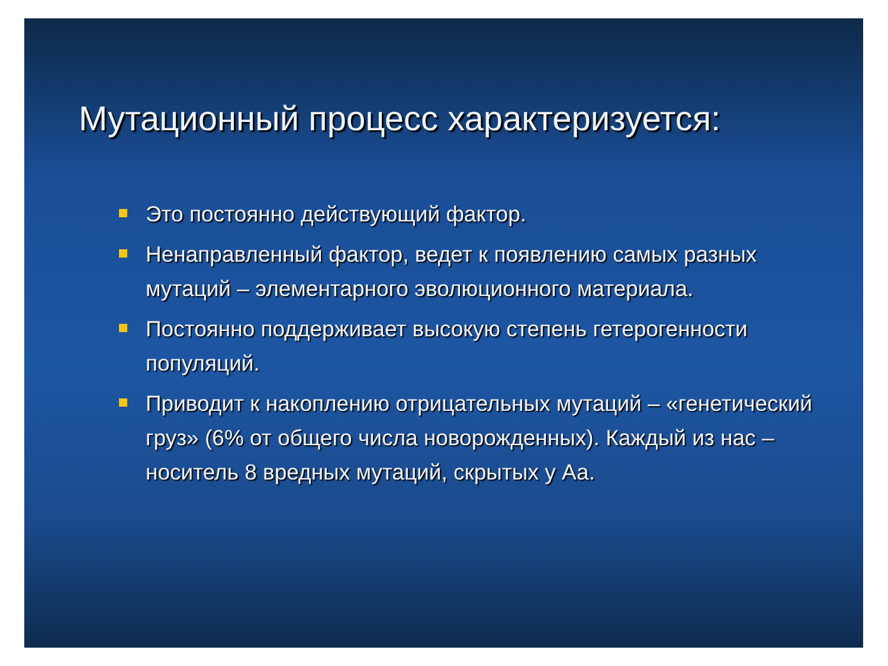Мутационный процесс характеризуется:
Это постоянно действующий фактор.
Ненаправленный фактор, ведет к появлению самых разных мутаций – элементарного эволюционного материала.
Постоянно поддерживает высокую степень гетерогенности популяций.
Приводит к накоплению отрицательных мутаций – «генетический груз» (6% от общего числа новорожденных). Каждый из нас – носитель 8 вредных мутаций, скрытых у Аа.